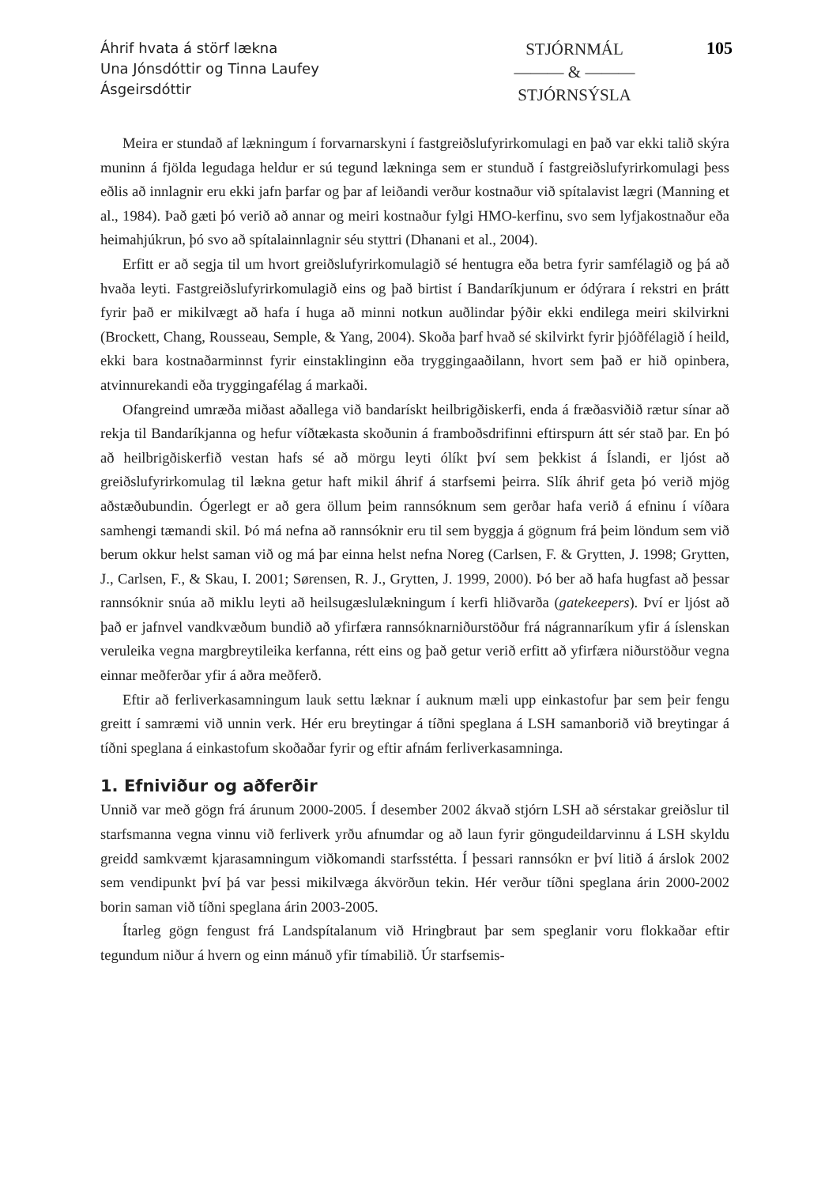Áhrif hvata á störf lækna
Una Jónsdóttir og Tinna Laufey
Ásgeirsdóttir
STJÓRNMÁL
——— & ———
STJÓRNSÝSLA
105
Meira er stundað af lækningum í forvarnarskyni í fastgreiðslufyrirkomulagi en það var ekki talið skýra muninn á fjölda legudaga heldur er sú tegund lækninga sem er stunduð í fastgreiðslufyrirkomulagi þess eðlis að innlagnir eru ekki jafn þarfar og þar af leiðandi verður kostnaður við spítalavist lægri (Manning et al., 1984). Það gæti þó verið að annar og meiri kostnaður fylgi HMO-kerfinu, svo sem lyfjakostnaður eða heimahjúkrun, þó svo að spítalainnlagnir séu styttri (Dhanani et al., 2004).
Erfitt er að segja til um hvort greiðslufyrirkomulagið sé hentugra eða betra fyrir samfélagið og þá að hvaða leyti. Fastgreiðslufyrirkomulagið eins og það birtist í Bandaríkjunum er ódýrara í rekstri en þrátt fyrir það er mikilvægt að hafa í huga að minni notkun auðlindar þýðir ekki endilega meiri skilvirkni (Brockett, Chang, Rousseau, Semple, & Yang, 2004). Skoða þarf hvað sé skilvirkt fyrir þjóðfélagið í heild, ekki bara kostnaðarminnst fyrir einstaklinginn eða tryggingaaðilann, hvort sem það er hið opinbera, atvinnurekandi eða tryggingafélag á markaði.
Ofangreind umræða miðast aðallega við bandarískt heilbrigðiskerfi, enda á fræðasviðið rætur sínar að rekja til Bandaríkjanna og hefur víðtækasta skoðunin á framboðsdrifinni eftirspurn átt sér stað þar. En þó að heilbrigðiskerfið vestan hafs sé að mörgu leyti ólíkt því sem þekkist á Íslandi, er ljóst að greiðslufyrirkomulag til lækna getur haft mikil áhrif á starfsemi þeirra. Slík áhrif geta þó verið mjög aðstæðubundin. Ógerlegt er að gera öllum þeim rannsóknum sem gerðar hafa verið á efninu í víðara samhengi tæmandi skil. Þó má nefna að rannsóknir eru til sem byggja á gögnum frá þeim löndum sem við berum okkur helst saman við og má þar einna helst nefna Noreg (Carlsen, F. & Grytten, J. 1998; Grytten, J., Carlsen, F., & Skau, I. 2001; Sørensen, R. J., Grytten, J. 1999, 2000). Þó ber að hafa hugfast að þessar rannsóknir snúa að miklu leyti að heilsugæslulækningum í kerfi hliðvarða (gatekeepers). Því er ljóst að það er jafnvel vandkvæðum bundið að yfirfæra rannsóknarniðurstöður frá nágrannaríkum yfir á íslenskan veruleika vegna margbreytileika kerfanna, rétt eins og það getur verið erfitt að yfirfæra niðurstöður vegna einnar meðferðar yfir á aðra meðferð.
Eftir að ferliverkasamningum lauk settu læknar í auknum mæli upp einkastofur þar sem þeir fengu greitt í samræmi við unnin verk. Hér eru breytingar á tíðni speglana á LSH samanborið við breytingar á tíðni speglana á einkastofum skoðaðar fyrir og eftir afnám ferliverkasamninga.
1. Efniviður og aðferðir
Unnið var með gögn frá árunum 2000-2005. Í desember 2002 ákvað stjórn LSH að sérstakar greiðslur til starfsmanna vegna vinnu við ferliverk yrðu afnumdar og að laun fyrir göngudeildarvinnu á LSH skyldu greidd samkvæmt kjarasamningum viðkomandi starfsstétta. Í þessari rannsókn er því litið á árslok 2002 sem vendipunkt því þá var þessi mikilvæga ákvörðun tekin. Hér verður tíðni speglana árin 2000-2002 borin saman við tíðni speglana árin 2003-2005.
Ítarleg gögn fengust frá Landspítalanum við Hringbraut þar sem speglanir voru flokkaðar eftir tegundum niður á hvern og einn mánuð yfir tímabilið. Úr starfsemis-